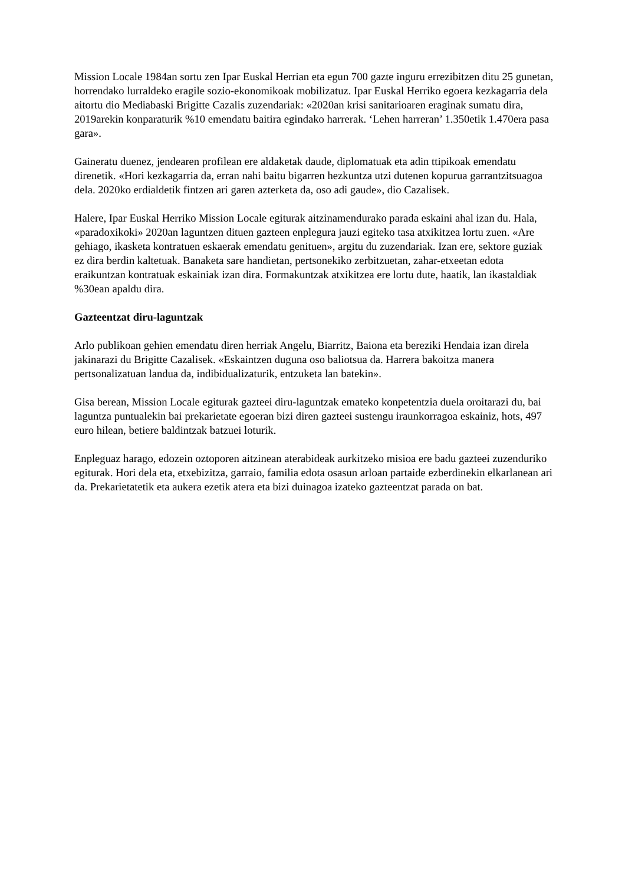Mission Locale 1984an sortu zen Ipar Euskal Herrian eta egun 700 gazte inguru errezibitzen ditu 25 gunetan, horrendako lurraldeko eragile sozio-ekonomikoak mobilizatuz. Ipar Euskal Herriko egoera kezkagarria dela aitortu dio Mediabaski Brigitte Cazalis zuzendariak: «2020an krisi sanitarioaren eraginak sumatu dira, 2019arekin konparaturik %10 emendatu baitira egindako harrerak. ‘Lehen harreran’ 1.350etik 1.470era pasa gara».
Gaineratu duenez, jendearen profilean ere aldaketak daude, diplomatuak eta adin ttipikoak emendatu direnetik. «Hori kezkagarria da, erran nahi baitu bigarren hezkuntza utzi dutenen kopurua garrantzitsuagoa dela. 2020ko erdialdetik fintzen ari garen azterketa da, oso adi gaude», dio Cazalisek.
Halere, Ipar Euskal Herriko Mission Locale egiturak aitzinamendurako parada eskaini ahal izan du. Hala, «paradoxikoki» 2020an laguntzen dituen gazteen enplegura jauzi egiteko tasa atxikitzea lortu zuen. «Are gehiago, ikasketa kontratuen eskaerak emendatu genituen», argitu du zuzendariak. Izan ere, sektore guziak ez dira berdin kaltetuak. Banaketa sare handietan, pertsonekiko zerbitzuetan, zahar-etxeetan edota eraikuntzan kontratuak eskainiak izan dira. Formakuntzak atxikitzea ere lortu dute, haatik, lan ikastaldiak %30ean apaldu dira.
Gazteentzat diru-laguntzak
Arlo publikoan gehien emendatu diren herriak Angelu, Biarritz, Baiona eta bereziki Hendaia izan direla jakinarazi du Brigitte Cazalisek. «Eskaintzen duguna oso baliotsua da. Harrera bakoitza manera pertsonalizatuan landua da, indibidualizaturik, entzuketa lan batekin».
Gisa berean, Mission Locale egiturak gazteei diru-laguntzak emateko konpetentzia duela oroitarazi du, bai laguntza puntualekin bai prekarietate egoeran bizi diren gazteei sustengu iraunkorragoa eskainiz, hots, 497 euro hilean, betiere baldintzak batzuei loturik.
Enpleguaz harago, edozein oztoporen aitzinean aterabideak aurkitzeko misioa ere badu gazteei zuzenduriko egiturak. Hori dela eta, etxebizitza, garraio, familia edota osasun arloan partaide ezberdinekin elkarlanean ari da. Prekarietatetik eta aukera ezetik atera eta bizi duinagoa izateko gazteentzat parada on bat.